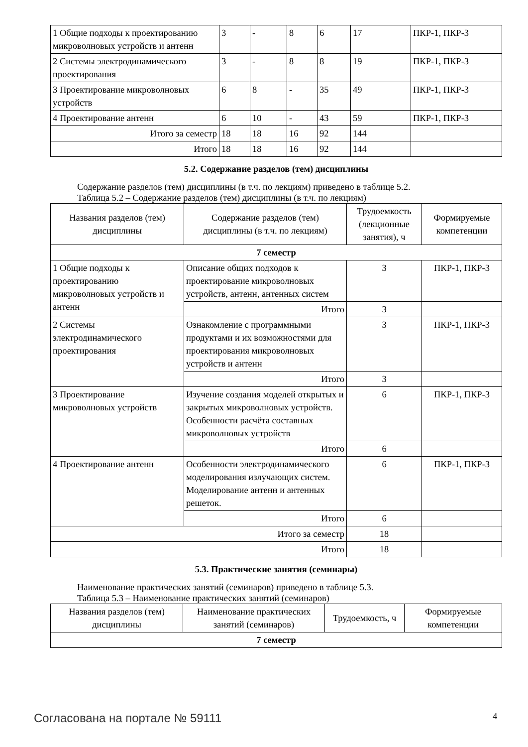| 1 Общие подходы к проектированию микроволновых устройств и антенн | 3 | - | 8 | 6 | 17 | ПКР-1, ПКР-3 |
| 2 Системы электродинамического проектирования | 3 | - | 8 | 8 | 19 | ПКР-1, ПКР-3 |
| 3 Проектирование микроволновых устройств | 6 | 8 | - | 35 | 49 | ПКР-1, ПКР-3 |
| 4 Проектирование антенн | 6 | 10 | - | 43 | 59 | ПКР-1, ПКР-3 |
| Итого за семестр | 18 | 18 | 16 | 92 | 144 | |
| Итого | 18 | 18 | 16 | 92 | 144 | |
5.2. Содержание разделов (тем) дисциплины
Содержание разделов (тем) дисциплины (в т.ч. по лекциям) приведено в таблице 5.2.
Таблица 5.2 – Содержание разделов (тем) дисциплины (в т.ч. по лекциям)
| Названия разделов (тем) дисциплины | Содержание разделов (тем) дисциплины (в т.ч. по лекциям) | Трудоемкость (лекционные занятия), ч | Формируемые компетенции |
| --- | --- | --- | --- |
| 7 семестр | | | |
| 1 Общие подходы к проектированию микроволновых устройств и антенн | Описание общих подходов к проектирование микроволновых устройств, антенн, антенных систем | 3 | ПКР-1, ПКР-3 |
| | Итого | 3 | |
| 2 Системы электродинамического проектирования | Ознакомление с программными продуктами и их возможностями для проектирования микроволновых устройств и антенн | 3 | ПКР-1, ПКР-3 |
| | Итого | 3 | |
| 3 Проектирование микроволновых устройств | Изучение создания моделей открытых и закрытых микроволновых устройств. Особенности расчёта составных микроволновых устройств | 6 | ПКР-1, ПКР-3 |
| | Итого | 6 | |
| 4 Проектирование антенн | Особенности электродинамического моделирования излучающих систем. Моделирование антенн и антенных решеток. | 6 | ПКР-1, ПКР-3 |
| | Итого | 6 | |
| Итого за семестр | | 18 | |
| Итого | | 18 | |
5.3. Практические занятия (семинары)
Наименование практических занятий (семинаров) приведено в таблице 5.3.
Таблица 5.3 – Наименование практических занятий (семинаров)
| Названия разделов (тем) дисциплины | Наименование практических занятий (семинаров) | Трудоемкость, ч | Формируемые компетенции |
| --- | --- | --- | --- |
| 7 семестр | | | |
Согласована на портале № 59111 4